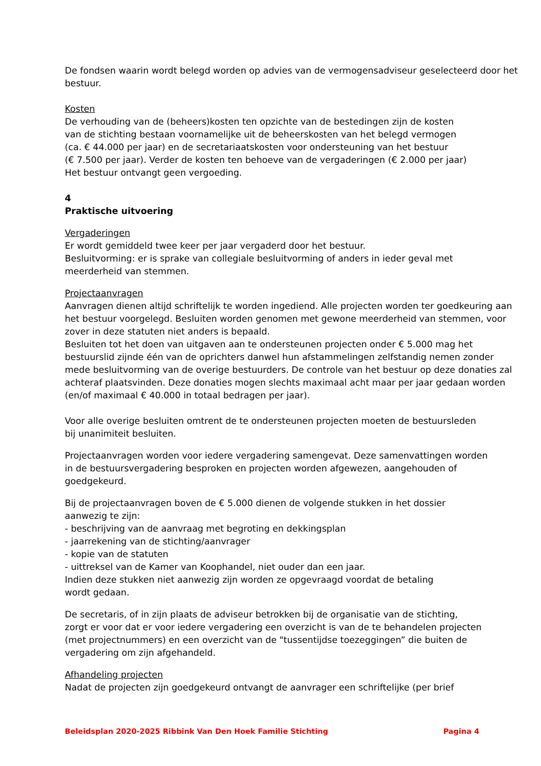De fondsen waarin wordt belegd worden op advies van de vermogensadviseur geselecteerd door het bestuur.
Kosten
De verhouding van de (beheers)kosten ten opzichte van de bestedingen zijn de kosten
van de stichting bestaan voornamelijke uit de beheerskosten van het belegd vermogen
(ca. € 44.000 per jaar) en de secretariaatskosten voor ondersteuning van het bestuur
(€ 7.500 per jaar). Verder de kosten ten behoeve van de vergaderingen (€ 2.000 per jaar)
Het bestuur ontvangt geen vergoeding.
4
Praktische uitvoering
Vergaderingen
Er wordt gemiddeld twee keer per jaar vergaderd door het bestuur.
Besluitvorming: er is sprake van collegiale besluitvorming of anders in ieder geval met
meerderheid van stemmen.
Projectaanvragen
Aanvragen dienen altijd schriftelijk te worden ingediend. Alle projecten worden ter goedkeuring aan het bestuur voorgelegd. Besluiten worden genomen met gewone meerderheid van stemmen, voor zover in deze statuten niet anders is bepaald.
Besluiten tot het doen van uitgaven aan te ondersteunen projecten onder € 5.000 mag het bestuurslid zijnde één van de oprichters danwel hun afstammelingen zelfstandig nemen zonder mede besluitvorming van de overige bestuurders. De controle van het bestuur op deze donaties zal achteraf plaatsvinden. Deze donaties mogen slechts maximaal acht maar per jaar gedaan worden (en/of maximaal € 40.000 in totaal bedragen per jaar).
Voor alle overige besluiten omtrent de te ondersteunen projecten moeten de bestuursleden
bij unanimiteit besluiten.
Projectaanvragen worden voor iedere vergadering samengevat. Deze samenvattingen worden
in de bestuursvergadering besproken en projecten worden afgewezen, aangehouden of
goedgekeurd.
Bij de projectaanvragen boven de € 5.000 dienen de volgende stukken in het dossier
aanwezig te zijn:
- beschrijving van de aanvraag met begroting en dekkingsplan
- jaarrekening van de stichting/aanvrager
- kopie van de statuten
- uittreksel van de Kamer van Koophandel, niet ouder dan een jaar.
Indien deze stukken niet aanwezig zijn worden ze opgevraagd voordat de betaling
wordt gedaan.
De secretaris, of in zijn plaats de adviseur betrokken bij de organisatie van de stichting,
zorgt er voor dat er voor iedere vergadering een overzicht is van de te behandelen projecten
(met projectnummers) en een overzicht van de "tussentijdse toezeggingen” die buiten de
vergadering om zijn afgehandeld.
Afhandeling projecten
Nadat de projecten zijn goedgekeurd ontvangt de aanvrager een schriftelijke (per brief
Beleidsplan 2020-2025 Ribbink Van Den Hoek Familie Stichting Pagina 4